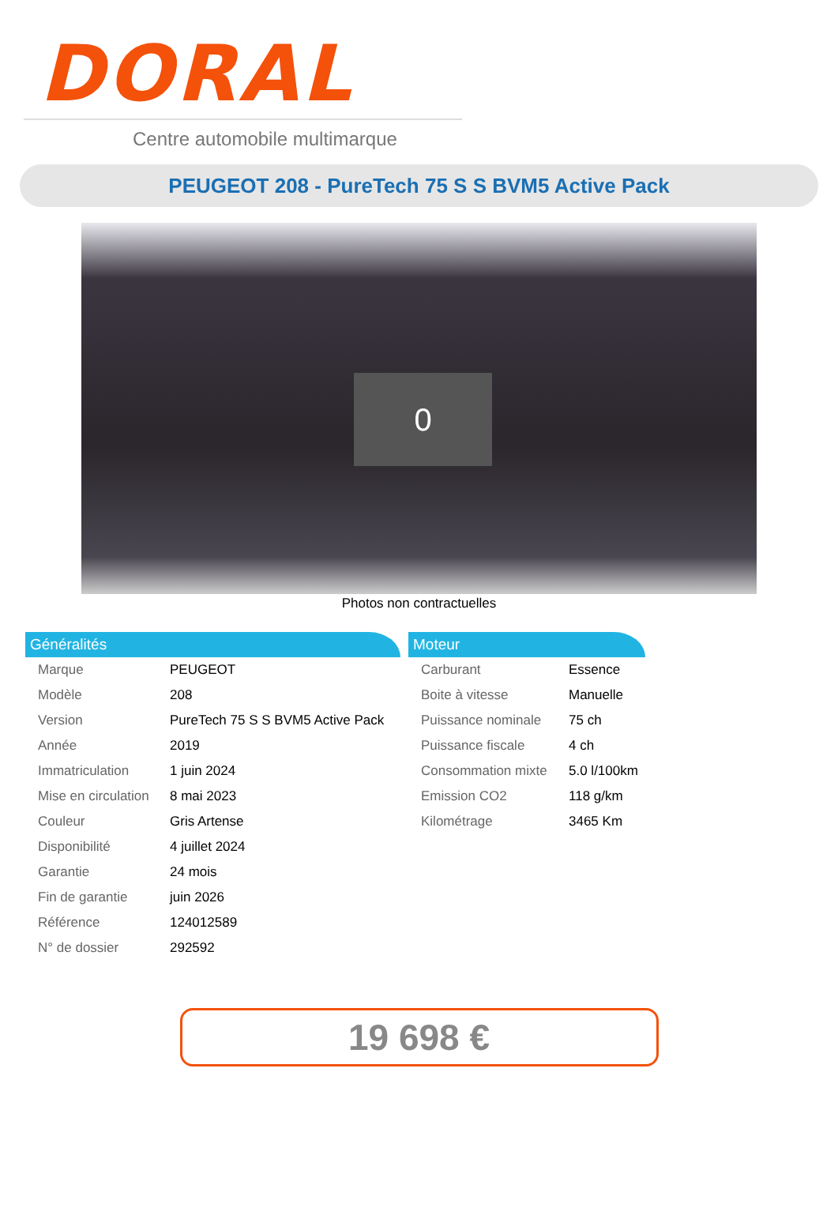DORAL
Centre automobile multimarque
PEUGEOT 208 - PureTech 75 S S BVM5 Active Pack
0
Photos non contractuelles
Généralités
| Marque | PEUGEOT |
| Modèle | 208 |
| Version | PureTech 75 S S BVM5 Active Pack |
| Année | 2019 |
| Immatriculation | 1 juin 2024 |
| Mise en circulation | 8 mai 2023 |
| Couleur | Gris Artense |
| Disponibilité | 4 juillet 2024 |
| Garantie | 24 mois |
| Fin de garantie | juin 2026 |
| Référence | 124012589 |
| N° de dossier | 292592 |
Moteur
| Carburant | Essence |
| Boite à vitesse | Manuelle |
| Puissance nominale | 75 ch |
| Puissance fiscale | 4 ch |
| Consommation mixte | 5.0 l/100km |
| Emission CO2 | 118 g/km |
| Kilométrage | 3465 Km |
19 698 €